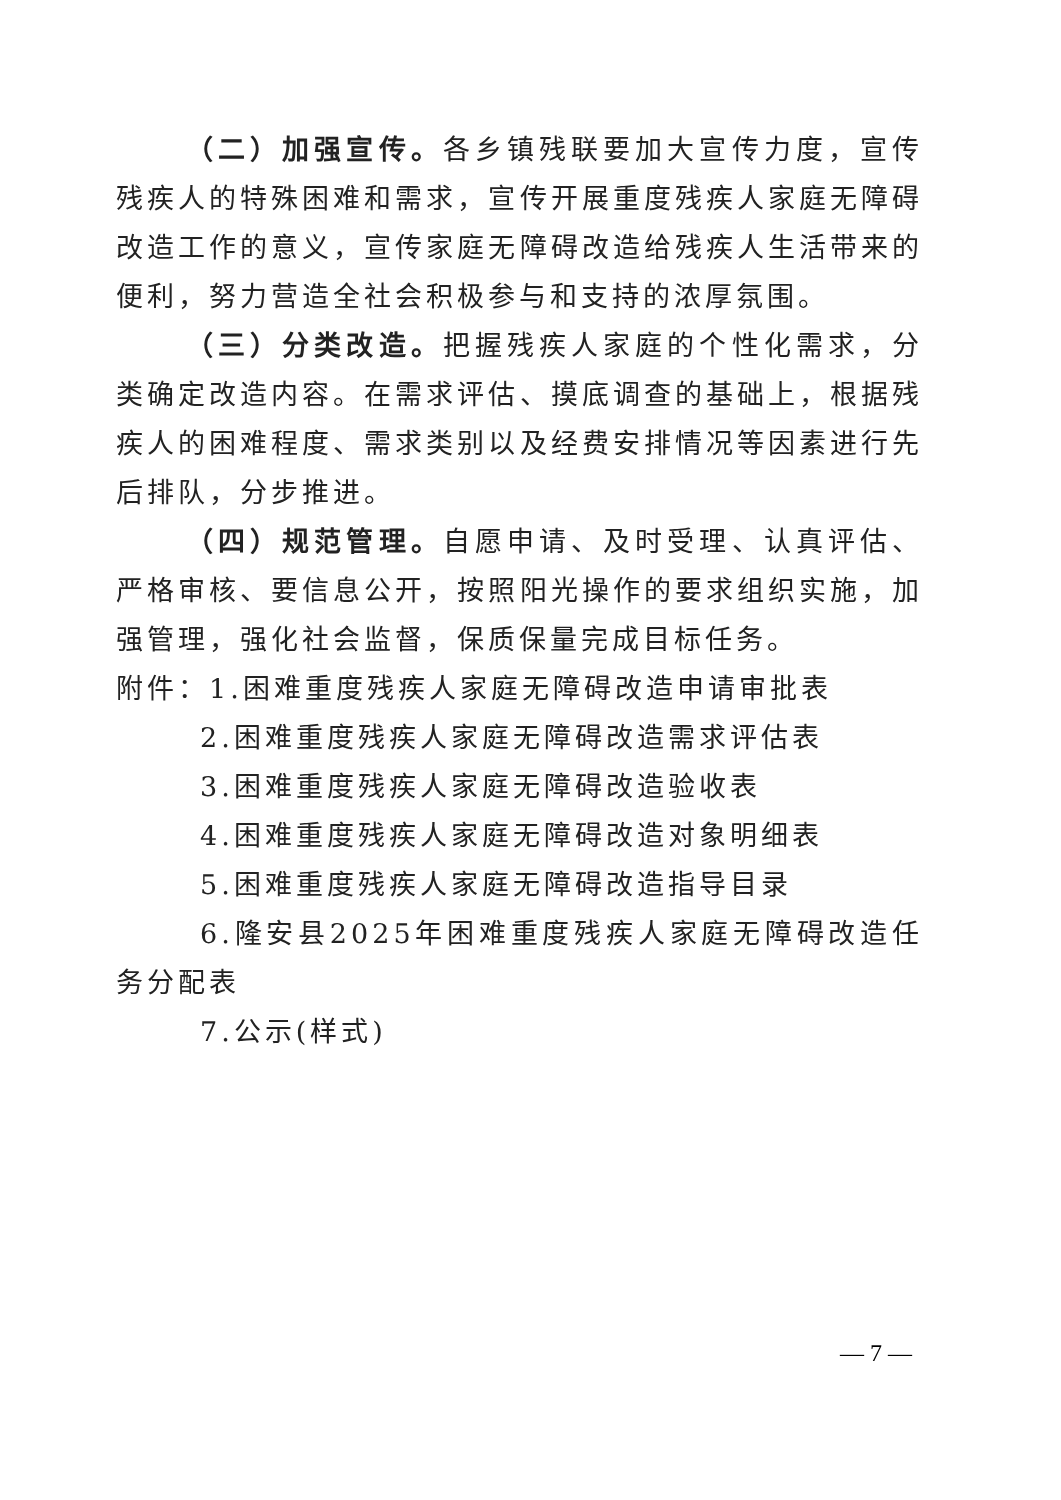（二）加强宣传。各乡镇残联要加大宣传力度，宣传残疾人的特殊困难和需求，宣传开展重度残疾人家庭无障碍改造工作的意义，宣传家庭无障碍改造给残疾人生活带来的便利，努力营造全社会积极参与和支持的浓厚氛围。
（三）分类改造。把握残疾人家庭的个性化需求，分类确定改造内容。在需求评估、摸底调查的基础上，根据残疾人的困难程度、需求类别以及经费安排情况等因素进行先后排队，分步推进。
（四）规范管理。自愿申请、及时受理、认真评估、严格审核、要信息公开，按照阳光操作的要求组织实施，加强管理，强化社会监督，保质保量完成目标任务。
附件：1.困难重度残疾人家庭无障碍改造申请审批表
2.困难重度残疾人家庭无障碍改造需求评估表
3.困难重度残疾人家庭无障碍改造验收表
4.困难重度残疾人家庭无障碍改造对象明细表
5.困难重度残疾人家庭无障碍改造指导目录
6.隆安县2025年困难重度残疾人家庭无障碍改造任务分配表
7.公示(样式)
— 7 —